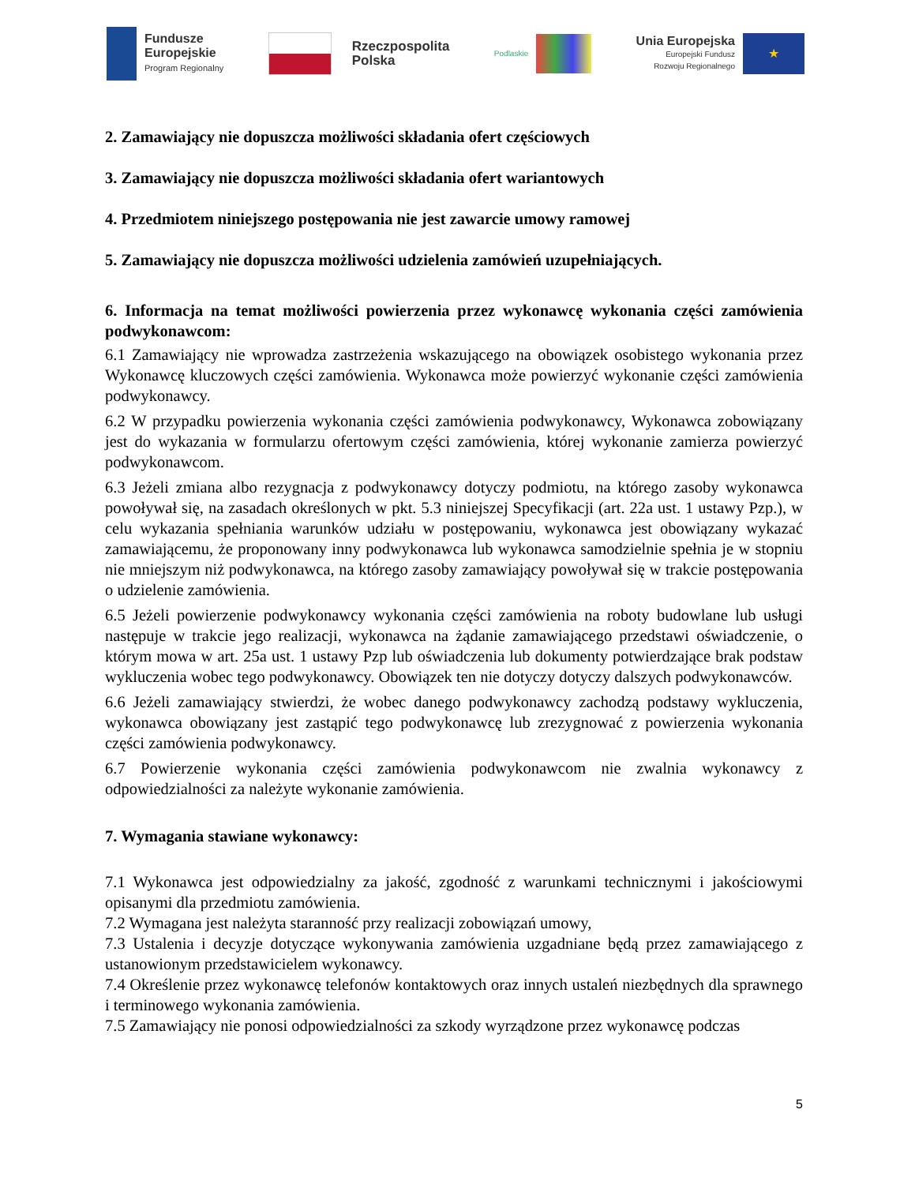Fundusze
Europejskie
Program Regionalny
Rzeczpospolita
Polska
Podlaskie
Unia Europejska
Europejski Fundusz
Rozwoju Regionalnego
★
2. Zamawiający nie dopuszcza możliwości składania ofert częściowych
3. Zamawiający nie dopuszcza możliwości składania ofert wariantowych
4. Przedmiotem niniejszego postępowania nie jest zawarcie umowy ramowej
5. Zamawiający nie dopuszcza możliwości udzielenia zamówień uzupełniających.
6. Informacja na temat możliwości powierzenia przez wykonawcę wykonania części zamówienia podwykonawcom:
6.1 Zamawiający nie wprowadza zastrzeżenia wskazującego na obowiązek osobistego wykonania przez Wykonawcę kluczowych części zamówienia. Wykonawca może powierzyć wykonanie części zamówienia podwykonawcy.
6.2 W przypadku powierzenia wykonania części zamówienia podwykonawcy, Wykonawca zobowiązany jest do wykazania w formularzu ofertowym części zamówienia, której wykonanie zamierza powierzyć podwykonawcom.
6.3 Jeżeli zmiana albo rezygnacja z podwykonawcy dotyczy podmiotu, na którego zasoby wykonawca powoływał się, na zasadach określonych w pkt. 5.3 niniejszej Specyfikacji (art. 22a ust. 1 ustawy Pzp.), w celu wykazania spełniania warunków udziału w postępowaniu, wykonawca jest obowiązany wykazać zamawiającemu, że proponowany inny podwykonawca lub wykonawca samodzielnie spełnia je w stopniu nie mniejszym niż podwykonawca, na którego zasoby zamawiający powoływał się w trakcie postępowania o udzielenie zamówienia.
6.5 Jeżeli powierzenie podwykonawcy wykonania części zamówienia na roboty budowlane lub usługi następuje w trakcie jego realizacji, wykonawca na żądanie zamawiającego przedstawi oświadczenie, o którym mowa w art. 25a ust. 1 ustawy Pzp lub oświadczenia lub dokumenty potwierdzające brak podstaw wykluczenia wobec tego podwykonawcy. Obowiązek ten nie dotyczy dotyczy dalszych podwykonawców.
6.6 Jeżeli zamawiający stwierdzi, że wobec danego podwykonawcy zachodzą podstawy wykluczenia, wykonawca obowiązany jest zastąpić tego podwykonawcę lub zrezygnować z powierzenia wykonania części zamówienia podwykonawcy.
6.7 Powierzenie wykonania części zamówienia podwykonawcom nie zwalnia wykonawcy z odpowiedzialności za należyte wykonanie zamówienia.
7. Wymagania stawiane wykonawcy:
7.1 Wykonawca jest odpowiedzialny za jakość, zgodność z warunkami technicznymi i jakościowymi opisanymi dla przedmiotu zamówienia.
7.2 Wymagana jest należyta staranność przy realizacji zobowiązań umowy,
7.3 Ustalenia i decyzje dotyczące wykonywania zamówienia uzgadniane będą przez zamawiającego z ustanowionym przedstawicielem wykonawcy.
7.4 Określenie przez wykonawcę telefonów kontaktowych oraz innych ustaleń niezbędnych dla sprawnego i terminowego wykonania zamówienia.
7.5 Zamawiający nie ponosi odpowiedzialności za szkody wyrządzone przez wykonawcę podczas
5